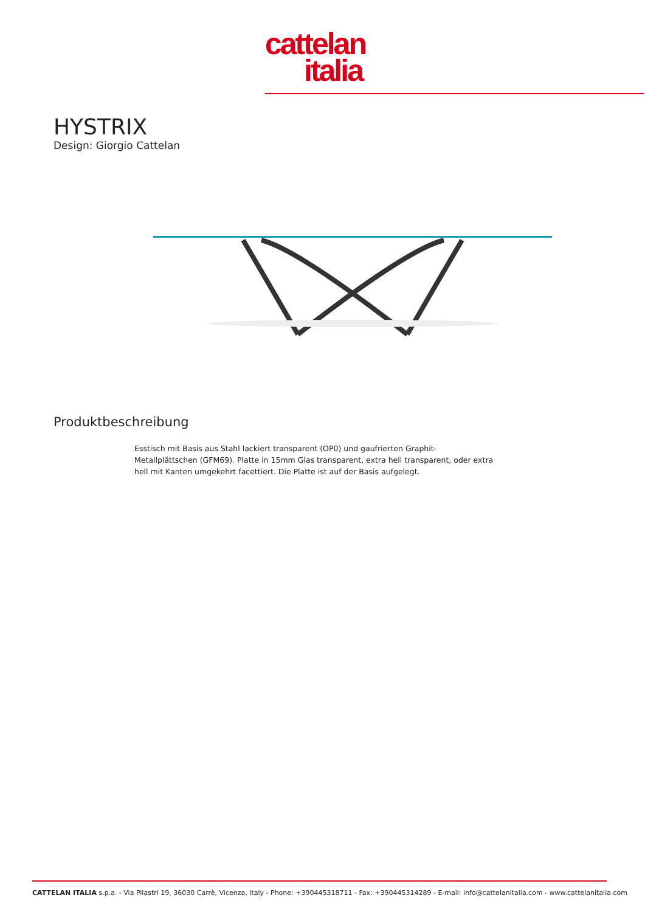cattelan
italia
HYSTRIX
Design: Giorgio Cattelan
Produktbeschreibung
Esstisch mit Basis aus Stahl lackiert transparent (OP0) und gaufrierten Graphit-Metallplättschen (GFM69). Platte in 15mm Glas transparent, extra hell transparent, oder extra hell mit Kanten umgekehrt facettiert. Die Platte ist auf der Basis aufgelegt.
CATTELAN ITALIA s.p.a. - Via Pilastri 19, 36030 Carrè, Vicenza, Italy - Phone: +390445318711 - Fax: +390445314289 - E-mail: info@cattelanitalia.com - www.cattelanitalia.com